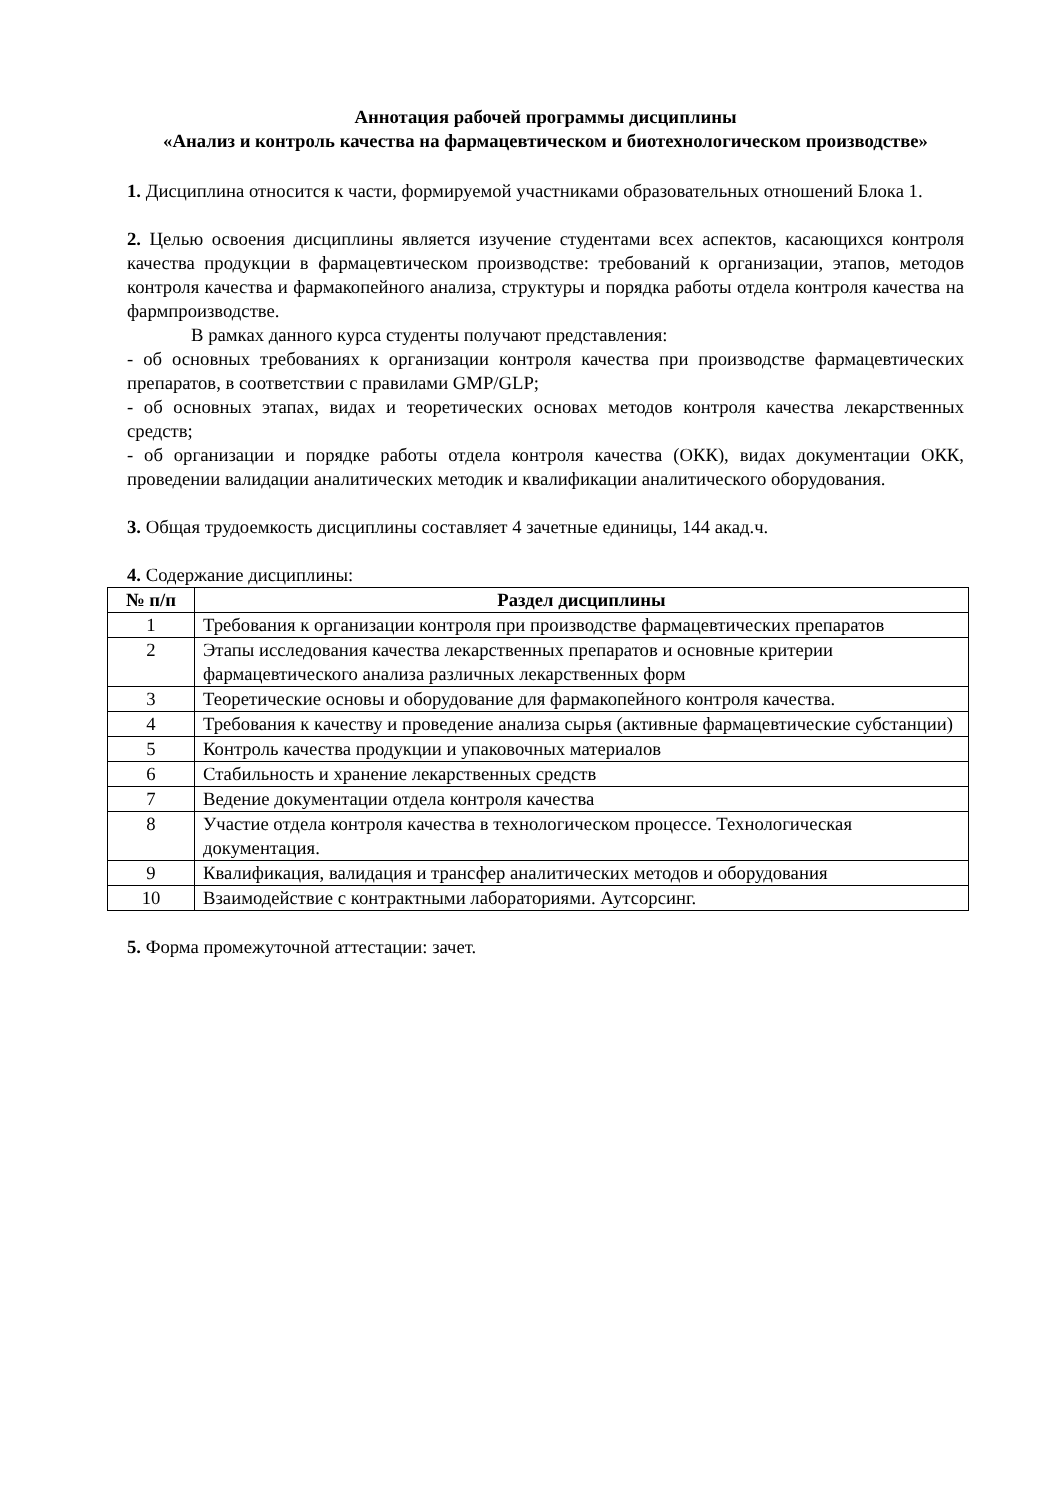Аннотация рабочей программы дисциплины
«Анализ и контроль качества на фармацевтическом и биотехнологическом производстве»
1. Дисциплина относится к части, формируемой участниками образовательных отношений Блока 1.
2. Целью освоения дисциплины является изучение студентами всех аспектов, касающихся контроля качества продукции в фармацевтическом производстве: требований к организации, этапов, методов контроля качества и фармакопейного анализа, структуры и порядка работы отдела контроля качества на фармпроизводстве.
В рамках данного курса студенты получают представления:
- об основных требованиях к организации контроля качества при производстве фармацевтических препаратов, в соответствии с правилами GMP/GLP;
- об основных этапах, видах и теоретических основах методов контроля качества лекарственных средств;
- об организации и порядке работы отдела контроля качества (ОКК), видах документации ОКК, проведении валидации аналитических методик и квалификации аналитического оборудования.
3. Общая трудоемкость дисциплины составляет 4 зачетные единицы, 144 акад.ч.
4. Содержание дисциплины:
| № п/п | Раздел дисциплины |
| --- | --- |
| 1 | Требования к организации контроля при производстве фармацевтических препаратов |
| 2 | Этапы исследования качества лекарственных препаратов и основные критерии фармацевтического анализа различных лекарственных форм |
| 3 | Теоретические основы и оборудование для фармакопейного контроля качества. |
| 4 | Требования к качеству и проведение анализа сырья (активные фармацевтические субстанции) |
| 5 | Контроль качества продукции и упаковочных материалов |
| 6 | Стабильность и хранение лекарственных средств |
| 7 | Ведение документации отдела контроля качества |
| 8 | Участие отдела контроля качества в технологическом процессе. Технологическая документация. |
| 9 | Квалификация, валидация и трансфер аналитических методов и оборудования |
| 10 | Взаимодействие с контрактными лабораториями. Аутсорсинг. |
5. Форма промежуточной аттестации: зачет.